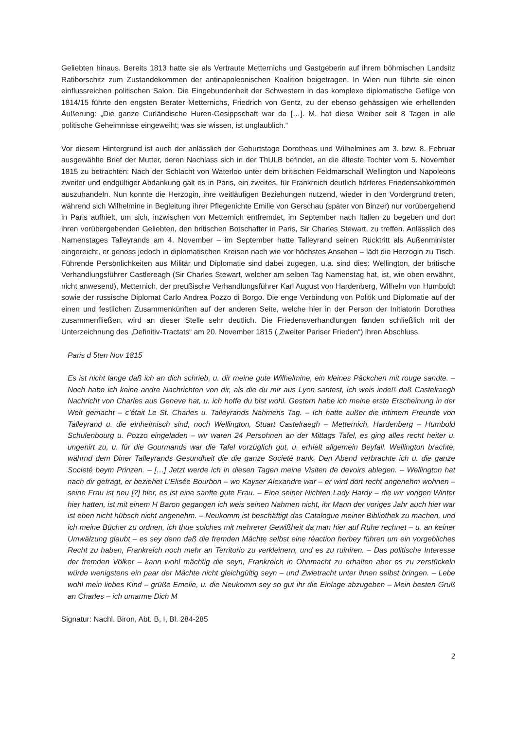Geliebten hinaus. Bereits 1813 hatte sie als Vertraute Metternichs und Gastgeberin auf ihrem böhmischen Landsitz Ratiborschitz zum Zustandekommen der antinapoleonischen Koalition beigetragen. In Wien nun führte sie einen einflussreichen politischen Salon. Die Eingebundenheit der Schwestern in das komplexe diplomatische Gefüge von 1814/15 führte den engsten Berater Metternichs, Friedrich von Gentz, zu der ebenso gehässigen wie erhellenden Äußerung: „Die ganze Curländische Huren-Gesippschaft war da […]. M. hat diese Weiber seit 8 Tagen in alle politische Geheimnisse eingeweiht; was sie wissen, ist unglaublich.“
Vor diesem Hintergrund ist auch der anlässlich der Geburtstage Dorotheas und Wilhelmines am 3. bzw. 8. Februar ausgewählte Brief der Mutter, deren Nachlass sich in der ThULB befindet, an die älteste Tochter vom 5. November 1815 zu betrachten: Nach der Schlacht von Waterloo unter dem britischen Feldmarschall Wellington und Napoleons zweiter und endgültiger Abdankung galt es in Paris, ein zweites, für Frankreich deutlich härteres Friedensabkommen auszuhandeln. Nun konnte die Herzogin, ihre weitläufigen Beziehungen nutzend, wieder in den Vordergrund treten, während sich Wilhelmine in Begleitung ihrer Pflegenichte Emilie von Gerschau (später von Binzer) nur vorübergehend in Paris aufhielt, um sich, inzwischen von Metternich entfremdet, im September nach Italien zu begeben und dort ihren vorübergehenden Geliebten, den britischen Botschafter in Paris, Sir Charles Stewart, zu treffen. Anlässlich des Namenstages Talleyrands am 4. November – im September hatte Talleyrand seinen Rücktritt als Außenminister eingereicht, er genoss jedoch in diplomatischen Kreisen nach wie vor höchstes Ansehen – lädt die Herzogin zu Tisch. Führende Persönlichkeiten aus Militär und Diplomatie sind dabei zugegen, u.a. sind dies: Wellington, der britische Verhandlungsführer Castlereagh (Sir Charles Stewart, welcher am selben Tag Namenstag hat, ist, wie oben erwähnt, nicht anwesend), Metternich, der preußische Verhandlungsführer Karl August von Hardenberg, Wilhelm von Humboldt sowie der russische Diplomat Carlo Andrea Pozzo di Borgo. Die enge Verbindung von Politik und Diplomatie auf der einen und festlichen Zusammenkünften auf der anderen Seite, welche hier in der Person der Initiatorin Dorothea zusammenfließen, wird an dieser Stelle sehr deutlich. Die Friedensverhandlungen fanden schließlich mit der Unterzeichnung des „Definitiv-Tractats“ am 20. November 1815 („Zweiter Pariser Frieden“) ihren Abschluss.
Paris d 5ten Nov 1815
Es ist nicht lange daß ich an dich schrieb, u. dir meine gute Wilhelmine, ein kleines Päckchen mit rouge sandte. – Noch habe ich keine andre Nachrichten von dir, als die du mir aus Lyon santest, ich weis indeß daß Castelraegh Nachricht von Charles aus Geneve hat, u. ich hoffe du bist wohl. Gestern habe ich meine erste Erscheinung in der Welt gemacht – c’était Le St. Charles u. Talleyrands Nahmens Tag. – Ich hatte außer die intimern Freunde von Talleyrand u. die einheimisch sind, noch Wellington, Stuart Castelraegh – Metternich, Hardenberg – Humbold Schulenbourg u. Pozzo eingeladen – wir waren 24 Persohnen an der Mittags Tafel, es ging alles recht heiter u. ungenirt zu, u. für die Gourmands war die Tafel vorzüglich gut, u. erhielt allgemein Beyfall. Wellington brachte, währnd dem Diner Talleyrands Gesundheit die die ganze Societé trank. Den Abend verbrachte ich u. die ganze Societé beym Prinzen. – […] Jetzt werde ich in diesen Tagen meine Visiten de devoirs ablegen. – Wellington hat nach dir gefragt, er beziehet L’Elisée Bourbon – wo Kayser Alexandre war – er wird dort recht angenehm wohnen – seine Frau ist neu [?] hier, es ist eine sanfte gute Frau. – Eine seiner Nichten Lady Hardy – die wir vorigen Winter hier hatten, ist mit einem H Baron gegangen ich weis seinen Nahmen nicht, ihr Mann der voriges Jahr auch hier war ist eben nicht hübsch nicht angenehm. – Neukomm ist beschäftigt das Catalogue meiner Bibliothek zu machen, und ich meine Bücher zu ordnen, ich thue solches mit mehrerer Gewißheit da man hier auf Ruhe rechnet – u. an keiner Umwälzung glaubt – es sey denn daß die fremden Mächte selbst eine réaction herbey führen um ein vorgebliches Recht zu haben, Frankreich noch mehr an Territorio zu verkleinern, und es zu ruiniren. – Das politische Interesse der fremden Völker – kann wohl mächtig die seyn, Frankreich in Ohnmacht zu erhalten aber es zu zerstückeln würde wenigstens ein paar der Mächte nicht gleichgültig seyn – und Zwietracht unter ihnen selbst bringen. – Lebe wohl mein liebes Kind – grüße Emelie, u. die Neukomm sey so gut ihr die Einlage abzugeben – Mein besten Gruß an Charles – ich umarme Dich M
Signatur: Nachl. Biron, Abt. B, I, Bl. 284-285
2